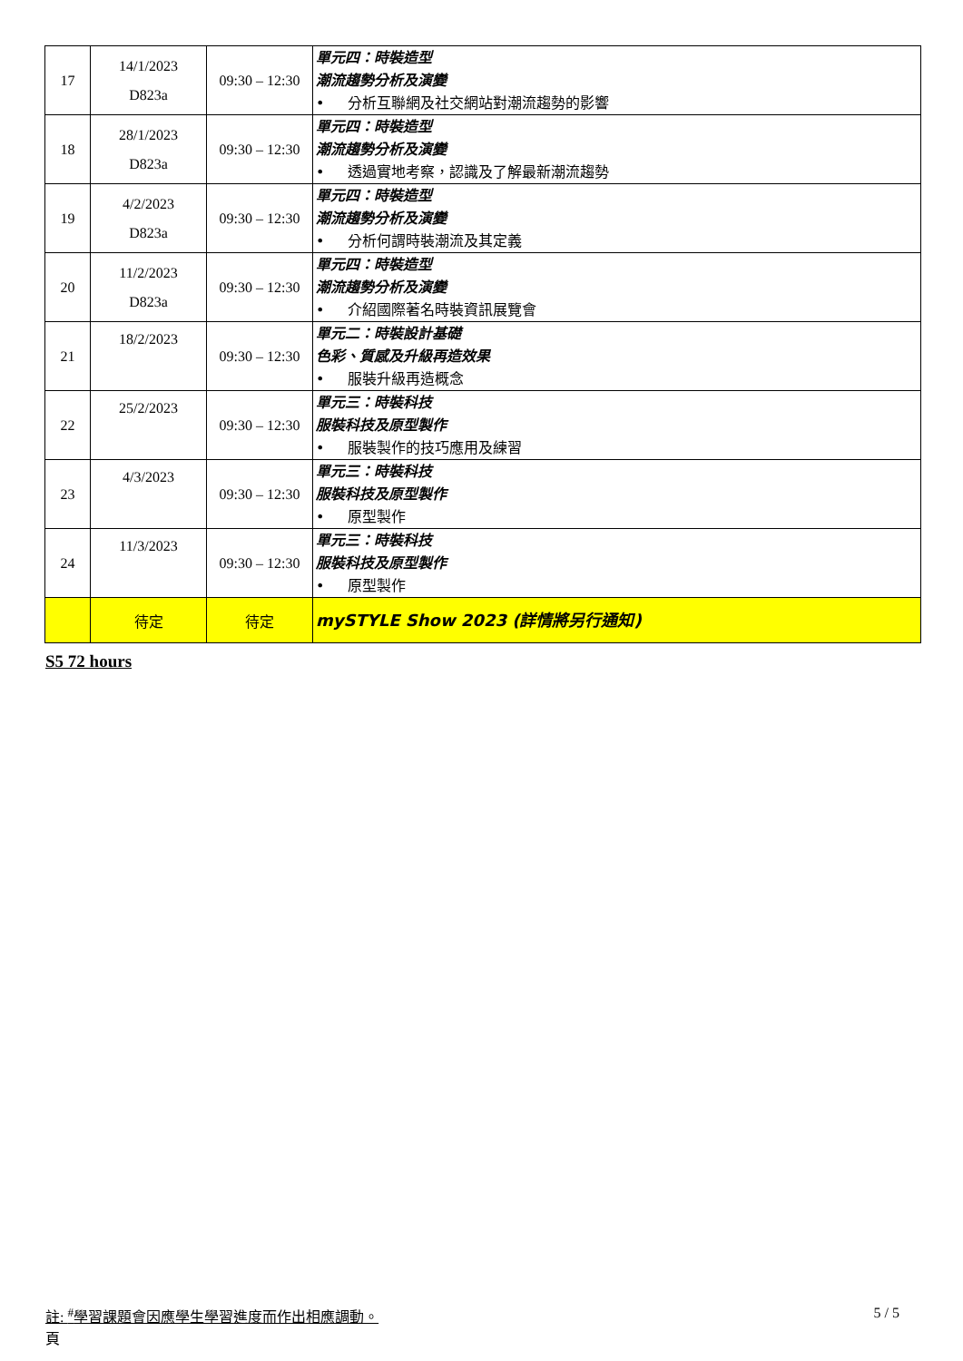| 17 | 14/1/2023 D823a | 09:30 – 12:30 | 單元四：時裝造型 潮流趨勢分析及演變 • 分析互聯網及社交網站對潮流趨勢的影響 |
| 18 | 28/1/2023 D823a | 09:30 – 12:30 | 單元四：時裝造型 潮流趨勢分析及演變 • 透過實地考察，認識及了解最新潮流趨勢 |
| 19 | 4/2/2023 D823a | 09:30 – 12:30 | 單元四：時裝造型 潮流趨勢分析及演變 • 分析何謂時裝潮流及其定義 |
| 20 | 11/2/2023 D823a | 09:30 – 12:30 | 單元四：時裝造型 潮流趨勢分析及演變 • 介紹國際著名時裝資訊展覽會 |
| 21 | 18/2/2023 | 09:30 – 12:30 | 單元二：時裝設計基礎 色彩、質感及升級再造效果 • 服裝升級再造概念 |
| 22 | 25/2/2023 | 09:30 – 12:30 | 單元三：時裝科技 服裝科技及原型製作 • 服裝製作的技巧應用及練習 |
| 23 | 4/3/2023 | 09:30 – 12:30 | 單元三：時裝科技 服裝科技及原型製作 • 原型製作 |
| 24 | 11/3/2023 | 09:30 – 12:30 | 單元三：時裝科技 服裝科技及原型製作 • 原型製作 |
| | 待定 | 待定 | mySTYLE Show 2023 (詳情將另行通知) |
S5 72 hours
註: <sup>#</sup>學習課題會因應學生學習進度而作出相應調動。
頁
5 / 5